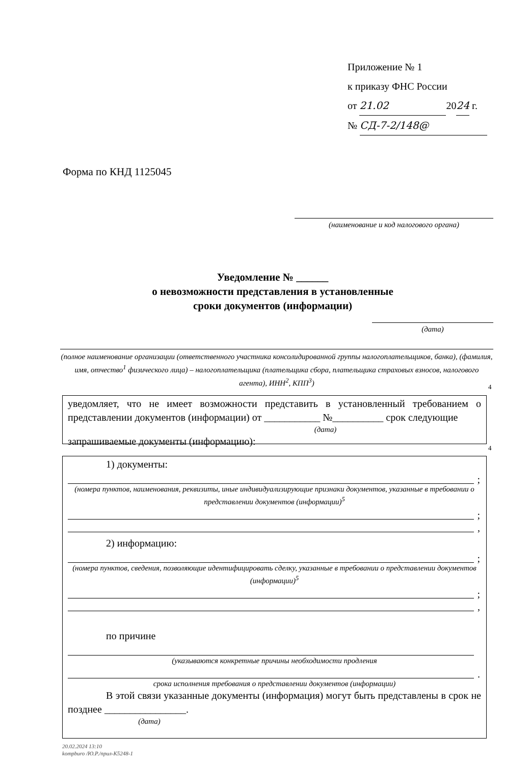Приложение № 1
к приказу ФНС России
от 21.02 2024 г.
№ СД-7-2/148@
Форма по КНД 1125045
(наименование и код налогового органа)
Уведомление № ______
о невозможности представления в установленные
сроки документов (информации)
(дата)
(полное наименование организации (ответственного участника консолидированной группы налогоплательщиков, банка), (фамилия, имя, отчество<sup>1</sup> физического лица) – налогоплательщика (плательщика сбора, плательщика страховых взносов, налогового агента), ИНН<sup>2</sup>, КПП<sup>3</sup>)
4
уведомляет, что не имеет возможности представить в установленный требованием о представлении документов (информации) от ___________ №__________ срок следующие
(дата)
запрашиваемые документы (информацию):
4
1) документы:
;
(номера пунктов, наименования, реквизиты, иные индивидуализирующие признаки документов, указанные в требовании о представлении документов (информации)<sup>5</sup>
;
,
2) информацию:
;
(номера пунктов, сведения, позволяющие идентифицировать сделку, указанные в требовании о представлении документов (информации)<sup>5</sup>
;
,
по причине
(указываются конкретные причины необходимости продления
.
срока исполнения требования о представлении документов (информации)
В этой связи указанные документы (информация) могут быть представлены в срок не позднее ________________.
(дата)
20.02.2024 13:10
kompburo /Ю.Р./прил-К5248-1